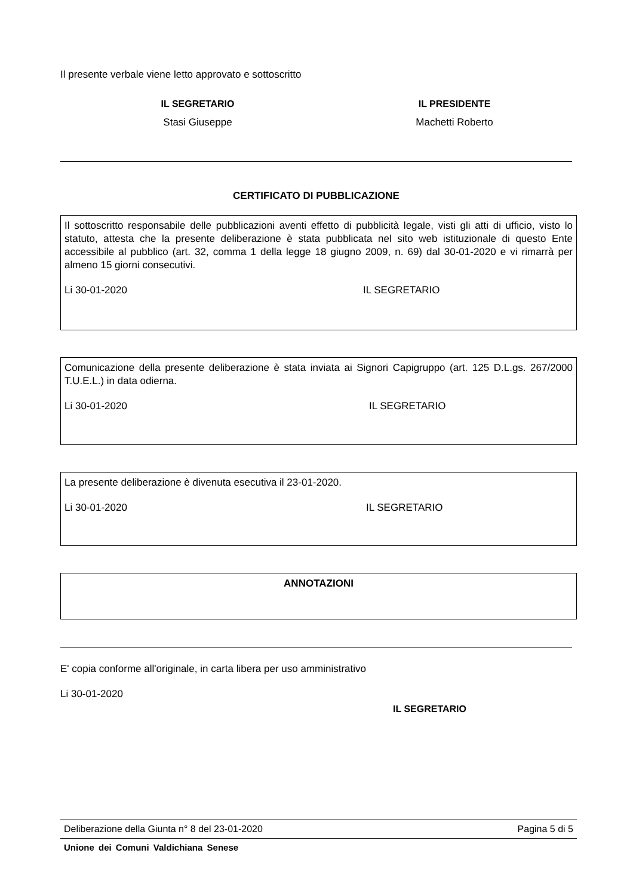Il presente verbale viene letto approvato e sottoscritto
IL SEGRETARIO
Stasi Giuseppe
IL PRESIDENTE
Machetti Roberto
CERTIFICATO DI PUBBLICAZIONE
Il sottoscritto responsabile delle pubblicazioni aventi effetto di pubblicità legale, visti gli atti di ufficio, visto lo statuto, attesta che la presente deliberazione è stata pubblicata nel sito web istituzionale di questo Ente accessibile al pubblico (art. 32, comma 1 della legge 18 giugno 2009, n. 69) dal 30-01-2020 e vi rimarrà per almeno 15 giorni consecutivi.
Li 30-01-2020 IL SEGRETARIO
Comunicazione della presente deliberazione è stata inviata ai Signori Capigruppo (art. 125 D.L.gs. 267/2000 T.U.E.L.) in data odierna.
Li 30-01-2020 IL SEGRETARIO
La presente deliberazione è divenuta esecutiva il 23-01-2020.
Li 30-01-2020 IL SEGRETARIO
ANNOTAZIONI
E' copia conforme all'originale, in carta libera per uso amministrativo
Li 30-01-2020
IL SEGRETARIO
Deliberazione della Giunta n° 8 del 23-01-2020 Pagina 5 di 5
Unione dei Comuni Valdichiana Senese